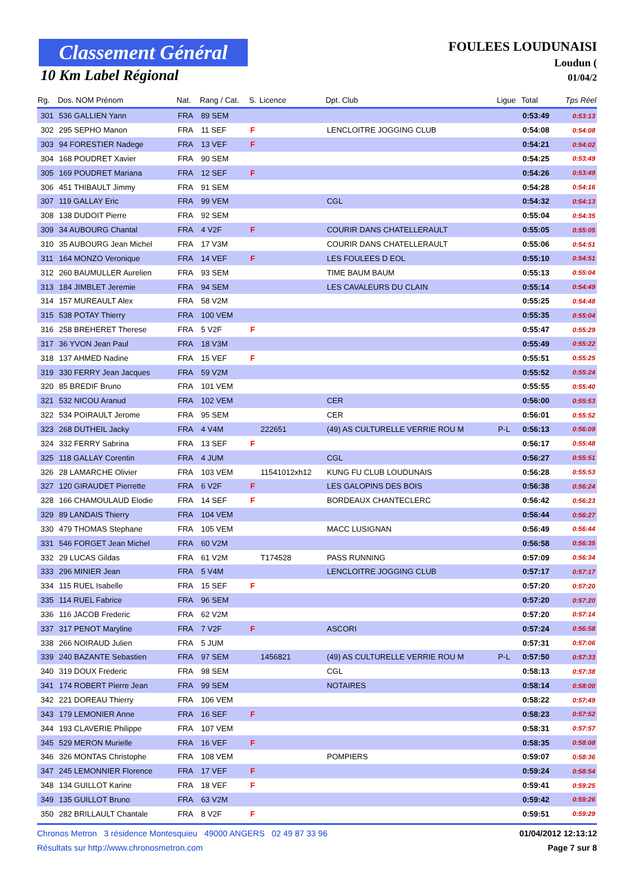Classement Général
10 Km Label Régional
FOULEES LOUDUNAISI
Loudun (
01/04/2
| Rg. | Dos. NOM Prénom | Nat. | Rang / Cat. | S. | Licence | Dpt. Club | Ligue | Total | Tps Réel |
| --- | --- | --- | --- | --- | --- | --- | --- | --- | --- |
| 301 | 536 GALLIEN Yann | FRA | 89 SEM | | | | | 0:53:49 | 0:53:13 |
| 302 | 295 SEPHO Manon | FRA | 11 SEF | F | | LENCLOITRE JOGGING CLUB | | 0:54:08 | 0:54:08 |
| 303 | 94 FORESTIER Nadege | FRA | 13 VEF | F | | | | 0:54:21 | 0:54:02 |
| 304 | 168 POUDRET Xavier | FRA | 90 SEM | | | | | 0:54:25 | 0:53:49 |
| 305 | 169 POUDRET Mariana | FRA | 12 SEF | F | | | | 0:54:26 | 0:53:49 |
| 306 | 451 THIBAULT Jimmy | FRA | 91 SEM | | | | | 0:54:28 | 0:54:16 |
| 307 | 119 GALLAY Eric | FRA | 99 VEM | | | CGL | | 0:54:32 | 0:54:13 |
| 308 | 138 DUDOIT Pierre | FRA | 92 SEM | | | | | 0:55:04 | 0:54:35 |
| 309 | 34 AUBOURG Chantal | FRA | 4 V2F | F | | COURIR DANS CHATELLERAULT | | 0:55:05 | 0:55:05 |
| 310 | 35 AUBOURG Jean Michel | FRA | 17 V3M | | | COURIR DANS CHATELLERAULT | | 0:55:06 | 0:54:51 |
| 311 | 164 MONZO Veronique | FRA | 14 VEF | F | | LES FOULEES D EOL | | 0:55:10 | 0:54:51 |
| 312 | 260 BAUMULLER Aurelien | FRA | 93 SEM | | | TIME BAUM BAUM | | 0:55:13 | 0:55:04 |
| 313 | 184 JIMBLET Jeremie | FRA | 94 SEM | | | LES CAVALEURS DU CLAIN | | 0:55:14 | 0:54:49 |
| 314 | 157 MUREAULT Alex | FRA | 58 V2M | | | | | 0:55:25 | 0:54:48 |
| 315 | 538 POTAY Thierry | FRA | 100 VEM | | | | | 0:55:35 | 0:55:04 |
| 316 | 258 BREHERET Therese | FRA | 5 V2F | F | | | | 0:55:47 | 0:55:29 |
| 317 | 36 YVON Jean Paul | FRA | 18 V3M | | | | | 0:55:49 | 0:55:22 |
| 318 | 137 AHMED Nadine | FRA | 15 VEF | F | | | | 0:55:51 | 0:55:25 |
| 319 | 330 FERRY Jean Jacques | FRA | 59 V2M | | | | | 0:55:52 | 0:55:24 |
| 320 | 85 BREDIF Bruno | FRA | 101 VEM | | | | | 0:55:55 | 0:55:40 |
| 321 | 532 NICOU Aranud | FRA | 102 VEM | | | CER | | 0:56:00 | 0:55:53 |
| 322 | 534 POIRAULT Jerome | FRA | 95 SEM | | | CER | | 0:56:01 | 0:55:52 |
| 323 | 268 DUTHEIL Jacky | FRA | 4 V4M | | 222651 | (49) AS CULTURELLE VERRIE ROU M | P-L | 0:56:13 | 0:56:09 |
| 324 | 332 FERRY Sabrina | FRA | 13 SEF | F | | | | 0:56:17 | 0:55:48 |
| 325 | 118 GALLAY Corentin | FRA | 4 JUM | | | CGL | | 0:56:27 | 0:55:51 |
| 326 | 28 LAMARCHE Olivier | FRA | 103 VEM | | 11541012xh12 | KUNG FU CLUB LOUDUNAIS | | 0:56:28 | 0:55:53 |
| 327 | 120 GIRAUDET Pierrette | FRA | 6 V2F | F | | LES GALOPINS DES BOIS | | 0:56:38 | 0:56:24 |
| 328 | 166 CHAMOULAUD Elodie | FRA | 14 SEF | F | | BORDEAUX CHANTECLERC | | 0:56:42 | 0:56:23 |
| 329 | 89 LANDAIS Thierry | FRA | 104 VEM | | | | | 0:56:44 | 0:56:27 |
| 330 | 479 THOMAS Stephane | FRA | 105 VEM | | | MACC LUSIGNAN | | 0:56:49 | 0:56:44 |
| 331 | 546 FORGET Jean Michel | FRA | 60 V2M | | | | | 0:56:58 | 0:56:35 |
| 332 | 29 LUCAS Gildas | FRA | 61 V2M | | T174528 | PASS RUNNING | | 0:57:09 | 0:56:34 |
| 333 | 296 MINIER Jean | FRA | 5 V4M | | | LENCLOITRE JOGGING CLUB | | 0:57:17 | 0:57:17 |
| 334 | 115 RUEL Isabelle | FRA | 15 SEF | F | | | | 0:57:20 | 0:57:20 |
| 335 | 114 RUEL Fabrice | FRA | 96 SEM | | | | | 0:57:20 | 0:57:20 |
| 336 | 116 JACOB Frederic | FRA | 62 V2M | | | | | 0:57:20 | 0:57:14 |
| 337 | 317 PENOT Maryline | FRA | 7 V2F | F | | ASCORI | | 0:57:24 | 0:56:58 |
| 338 | 266 NOIRAUD Julien | FRA | 5 JUM | | | | | 0:57:31 | 0:57:06 |
| 339 | 240 BAZANTE Sebastien | FRA | 97 SEM | | 1456821 | (49) AS CULTURELLE VERRIE ROU M | P-L | 0:57:50 | 0:57:33 |
| 340 | 319 DOUX Frederic | FRA | 98 SEM | | | CGL | | 0:58:13 | 0:57:38 |
| 341 | 174 ROBERT Pierre Jean | FRA | 99 SEM | | | NOTAIRES | | 0:58:14 | 0:58:00 |
| 342 | 221 DOREAU Thierry | FRA | 106 VEM | | | | | 0:58:22 | 0:57:49 |
| 343 | 179 LEMONIER Anne | FRA | 16 SEF | F | | | | 0:58:23 | 0:57:52 |
| 344 | 193 CLAVERIE Philippe | FRA | 107 VEM | | | | | 0:58:31 | 0:57:57 |
| 345 | 529 MERON Murielle | FRA | 16 VEF | F | | | | 0:58:35 | 0:58:08 |
| 346 | 326 MONTAS Christophe | FRA | 108 VEM | | | POMPIERS | | 0:59:07 | 0:58:36 |
| 347 | 245 LEMONNIER Florence | FRA | 17 VEF | F | | | | 0:59:24 | 0:58:54 |
| 348 | 134 GUILLOT Karine | FRA | 18 VEF | F | | | | 0:59:41 | 0:59:25 |
| 349 | 135 GUILLOT Bruno | FRA | 63 V2M | | | | | 0:59:42 | 0:59:26 |
| 350 | 282 BRILLAULT Chantale | FRA | 8 V2F | F | | | | 0:59:51 | 0:59:29 |
Chronos Metron 3 résidence Montesquieu 49000 ANGERS 02 49 87 33 96 01/04/2012 12:13:12
Résultats sur http://www.chronosmetron.com Page 7 sur 8